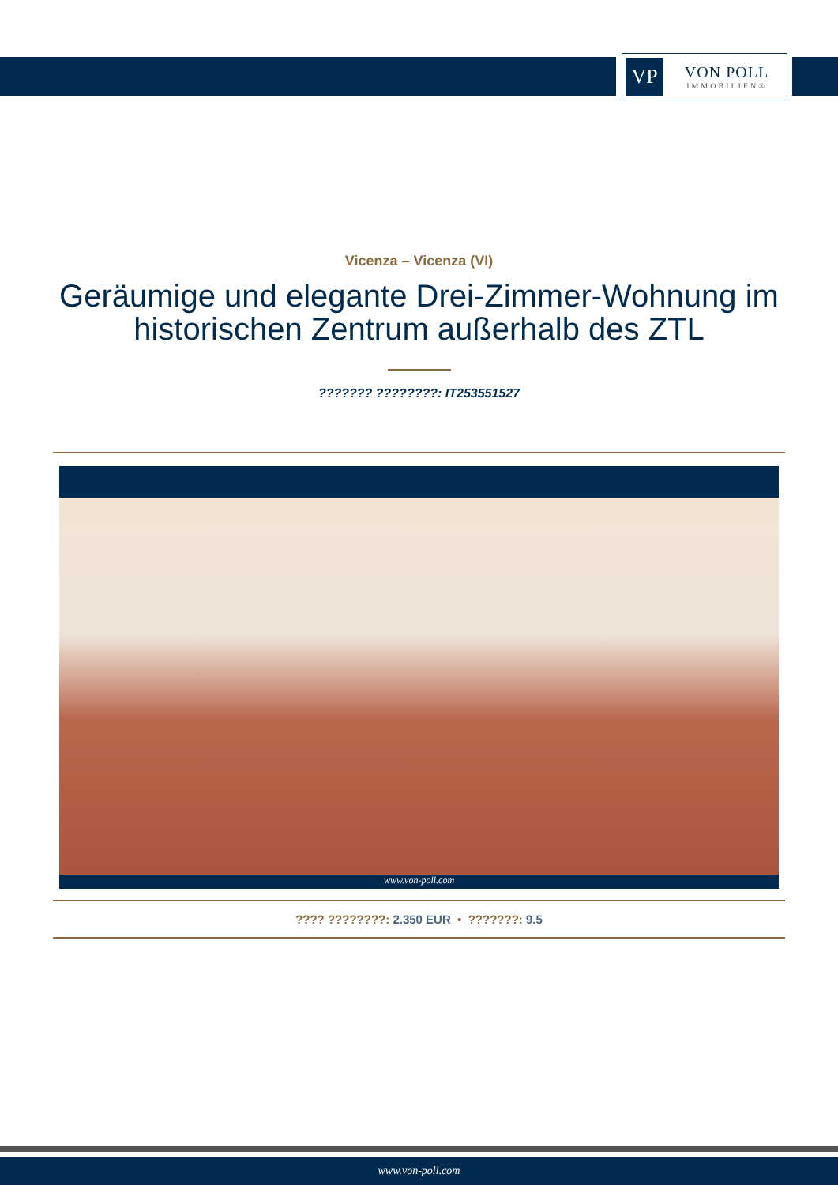VP
VON POLL
IMMOBILIEN®
Vicenza – Vicenza (VI)
Geräumige und elegante Drei-Zimmer-Wohnung im historischen Zentrum außerhalb des ZTL
??????? ????????: IT253551527
www.von-poll.com
???? ????????: 2.350 EUR • ???????: 9.5
www.von-poll.com